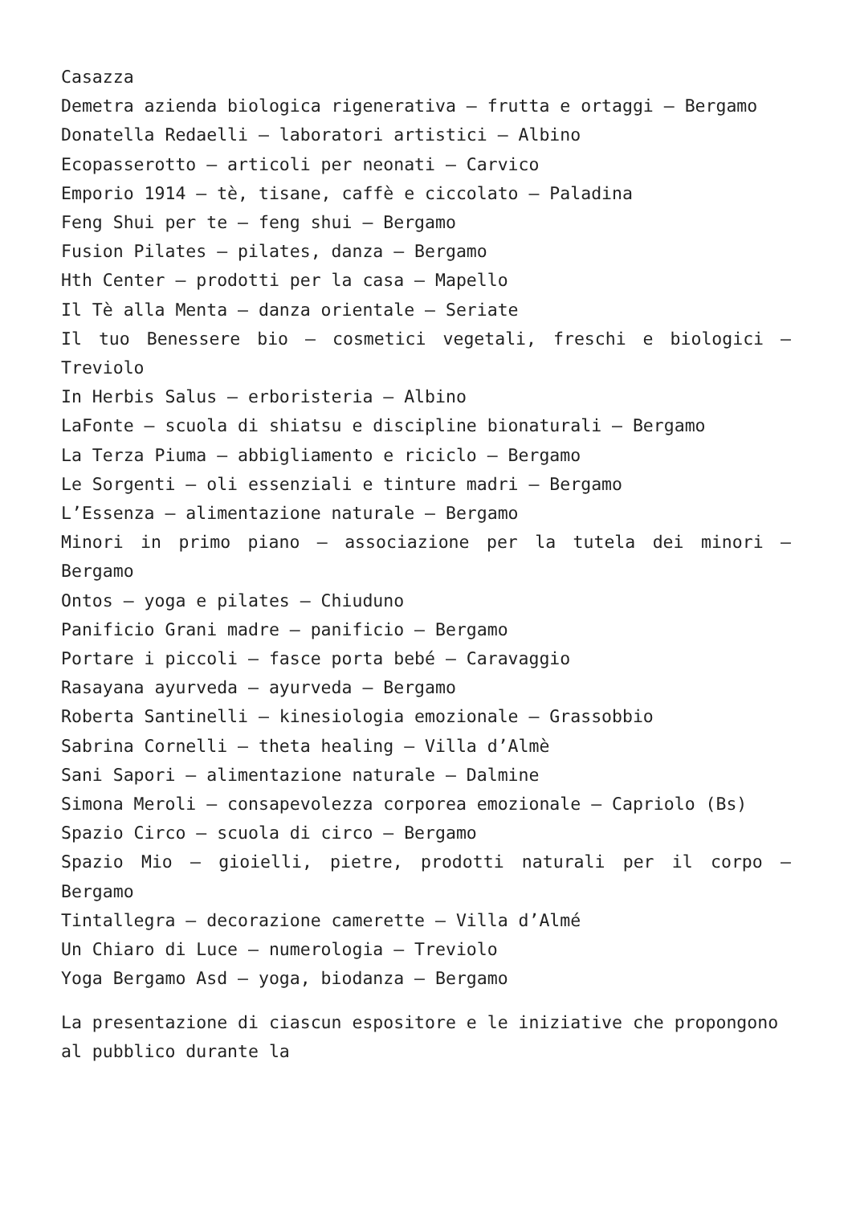Casazza
Demetra azienda biologica rigenerativa – frutta e ortaggi – Bergamo
Donatella Redaelli – laboratori artistici – Albino
Ecopasserotto – articoli per neonati – Carvico
Emporio 1914 – tè, tisane, caffè e ciccolato – Paladina
Feng Shui per te – feng shui – Bergamo
Fusion Pilates – pilates, danza – Bergamo
Hth Center – prodotti per la casa – Mapello
Il Tè alla Menta – danza orientale – Seriate
Il tuo Benessere bio – cosmetici vegetali, freschi e biologici – Treviolo
In Herbis Salus – erboristeria – Albino
LaFonte – scuola di shiatsu e discipline bionaturali – Bergamo
La Terza Piuma – abbigliamento e riciclo – Bergamo
Le Sorgenti – oli essenziali e tinture madri – Bergamo
L’Essenza – alimentazione naturale – Bergamo
Minori in primo piano – associazione per la tutela dei minori – Bergamo
Ontos – yoga e pilates – Chiuduno
Panificio Grani madre – panificio – Bergamo
Portare i piccoli – fasce porta bebé – Caravaggio
Rasayana ayurveda – ayurveda – Bergamo
Roberta Santinelli – kinesiologia emozionale – Grassobbio
Sabrina Cornelli – theta healing – Villa d’Almè
Sani Sapori – alimentazione naturale – Dalmine
Simona Meroli – consapevolezza corporea emozionale – Capriolo (Bs)
Spazio Circo – scuola di circo – Bergamo
Spazio Mio – gioielli, pietre, prodotti naturali per il corpo – Bergamo
Tintallegra – decorazione camerette – Villa d’Almé
Un Chiaro di Luce – numerologia – Treviolo
Yoga Bergamo Asd – yoga, biodanza – Bergamo
La presentazione di ciascun espositore e le iniziative che propongono al pubblico durante la